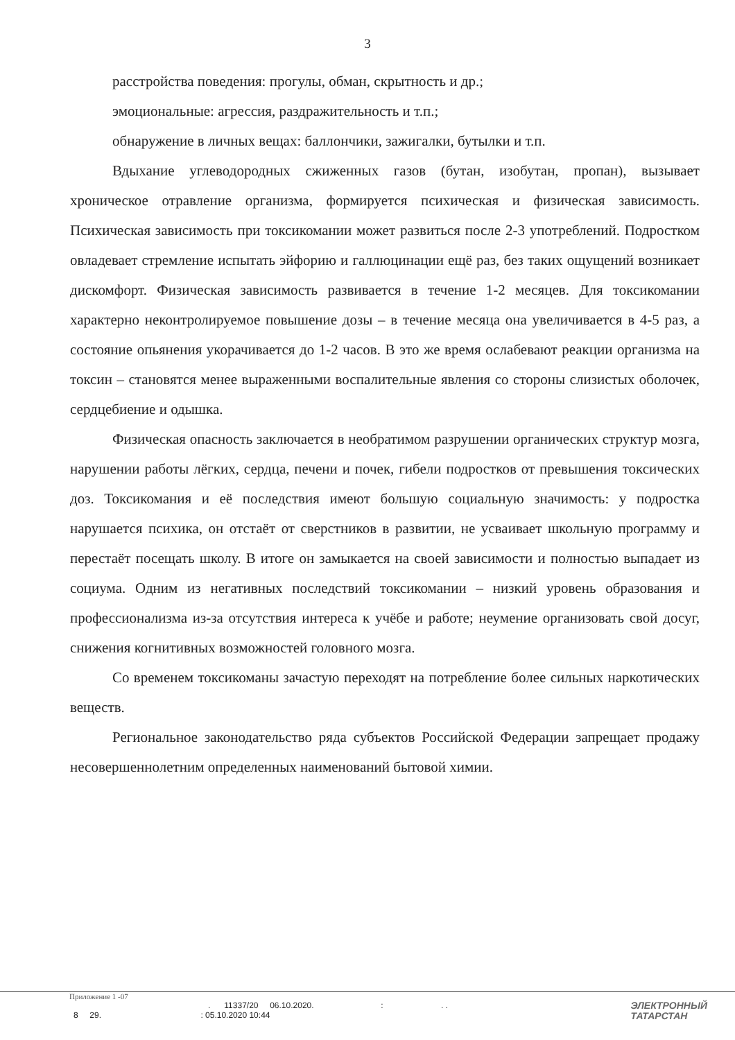3
расстройства поведения: прогулы, обман, скрытность и др.;
эмоциональные: агрессия, раздражительность и т.п.;
обнаружение в личных вещах: баллончики, зажигалки, бутылки и т.п.
Вдыхание углеводородных сжиженных газов (бутан, изобутан, пропан), вызывает хроническое отравление организма, формируется психическая и физическая зависимость. Психическая зависимость при токсикомании может развиться после 2-3 употреблений. Подростком овладевает стремление испытать эйфорию и галлюцинации ещё раз, без таких ощущений возникает дискомфорт. Физическая зависимость развивается в течение 1-2 месяцев. Для токсикомании характерно неконтролируемое повышение дозы – в течение месяца она увеличивается в 4-5 раз, а состояние опьянения укорачивается до 1-2 часов. В это же время ослабевают реакции организма на токсин – становятся менее выраженными воспалительные явления со стороны слизистых оболочек, сердцебиение и одышка.
Физическая опасность заключается в необратимом разрушении органических структур мозга, нарушении работы лёгких, сердца, печени и почек, гибели подростков от превышения токсических доз. Токсикомания и её последствия имеют большую социальную значимость: у подростка нарушается психика, он отстаёт от сверстников в развитии, не усваивает школьную программу и перестаёт посещать школу. В итоге он замыкается на своей зависимости и полностью выпадает из социума. Одним из негативных последствий токсикомании – низкий уровень образования и профессионализма из-за отсутствия интереса к учёбе и работе; неумение организовать свой досуг, снижения когнитивных возможностей головного мозга.
Со временем токсикоманы зачастую переходят на потребление более сильных наркотических веществ.
Региональное законодательство ряда субъектов Российской Федерации запрещает продажу несовершеннолетним определенных наименований бытовой химии.
Приложение 1 -07
. 11337/20 06.10.2020. : . .
8 29. : 05.10.2020 10:44
ЭЛЕКТРОННЫЙ
ТАТАРСТАН